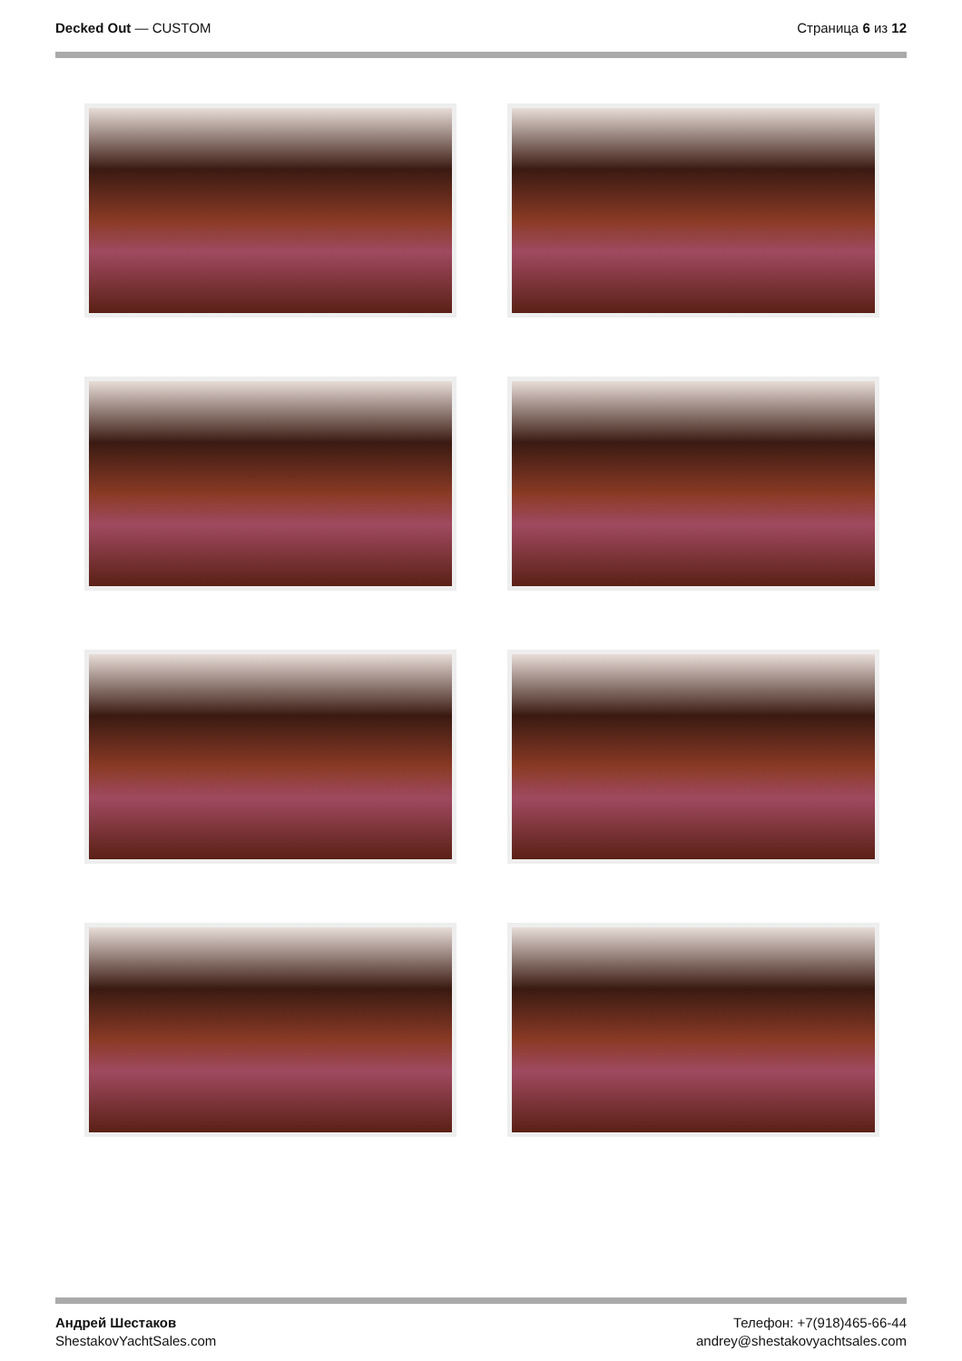Decked Out — CUSTOM Страница 6 из 12
Андрей Шестаков
ShestakovYachtSales.com
Телефон: +7(918)465-66-44
andrey@shestakovyachtsales.com